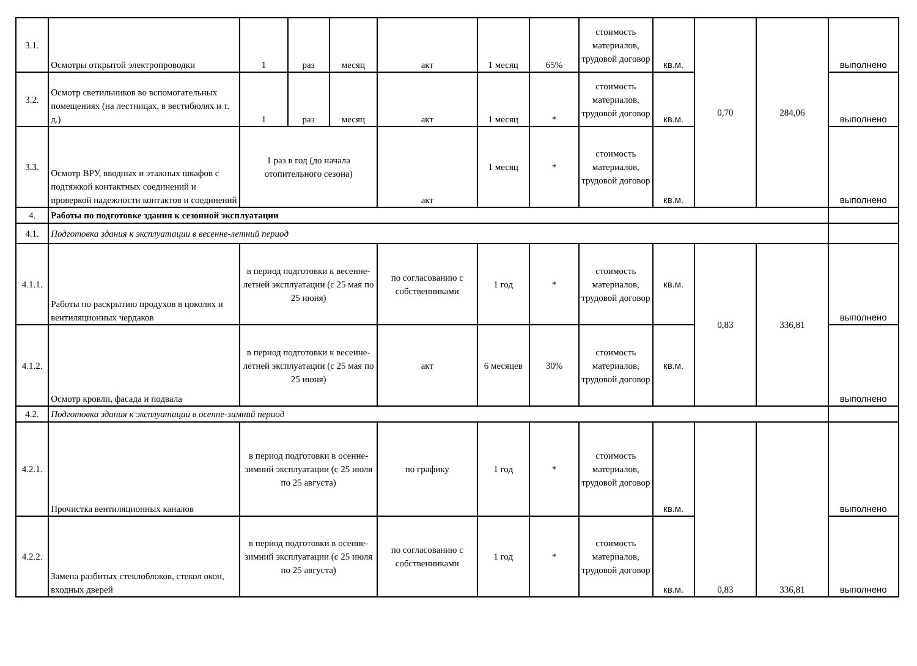| 3.1. | Осмотры открытой электропроводки | 1 | раз | месяц | акт | 1 месяц | 65% | стоимость материалов, трудовой договор | кв.м. | 0,70 | 284,06 | выполнено |
| 3.2. | Осмотр светильников во вспомогательных помещениях (на лестницах, в вестибюлях и т. д.) | 1 | раз | месяц | акт | 1 месяц | * | стоимость материалов, трудовой договор | кв.м. | | | выполнено |
| 3.3. | Осмотр ВРУ, вводных и этажных шкафов с подтяжкой контактных соединений и проверкой надежности контактов и соединений | 1 раз в год (до начала отопительного сезона) | | | акт | 1 месяц | * | стоимость материалов, трудовой договор | кв.м. | | | выполнено |
| 4. | Работы по подготовке здания к сезонной эксплуатации | | | | | | | | | | | |
| 4.1. | Подготовка здания к эксплуатации в весенне-летний период | | | | | | | | | | | |
| 4.1.1. | Работы по раскрытию продухов в цоколях и вентиляционных чердаков | в период подготовки к весенне-летней эксплуатации (с 25 мая по 25 июня) | | | по согласованию с собственниками | 1 год | * | стоимость материалов, трудовой договор | кв.м. | 0,83 | 336,81 | выполнено |
| 4.1.2. | Осмотр кровли, фасада и подвала | в период подготовки к весенне-летней эксплуатации (с 25 мая по 25 июня) | | | акт | 6 месяцев | 30% | стоимость материалов, трудовой договор | кв.м. | | | выполнено |
| 4.2. | Подготовка здания к эксплуатации в осенне-зимний период | | | | | | | | | | | |
| 4.2.1. | Прочистка вентиляционных каналов | в период подготовки в осенне-зимний эксплуатации (с 25 июля по 25 августа) | | | по графику | 1 год | * | стоимость материалов, трудовой договор | кв.м. | 0,83 | 336,81 | выполнено |
| 4.2.2. | Замена разбитых стеклоблоков, стекол окон, входных дверей | в период подготовки в осенне-зимний эксплуатации (с 25 июля по 25 августа) | | | по согласованию с собственниками | 1 год | * | стоимость материалов, трудовой договор | кв.м. | | | выполнено |